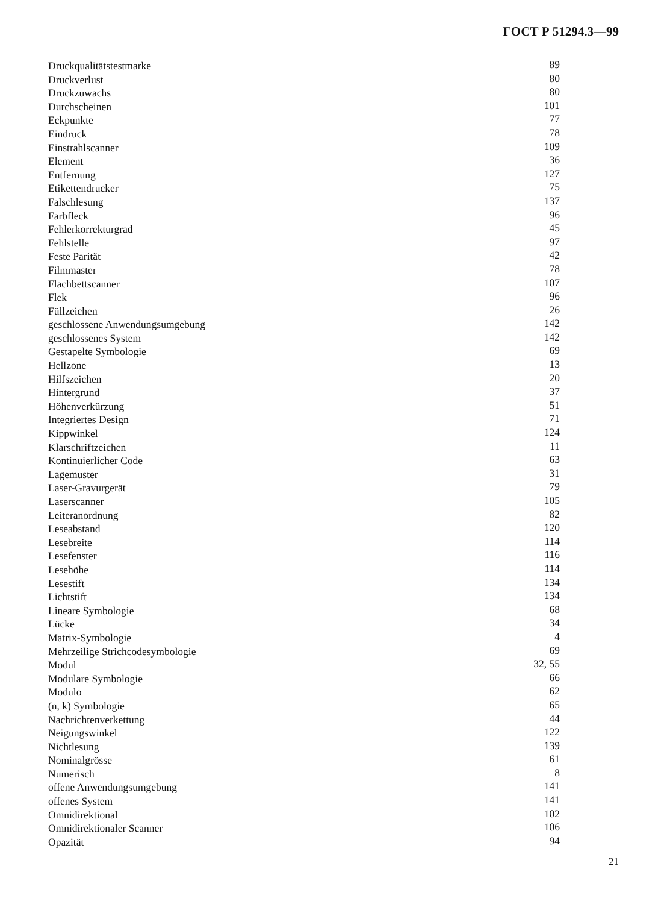ГОСТ Р 51294.3—99
| Druckqualitätstestmarke | 89 |
| Druckverlust | 80 |
| Druckzuwachs | 80 |
| Durchscheinen | 101 |
| Eckpunkte | 77 |
| Eindruck | 78 |
| Einstrahlscanner | 109 |
| Element | 36 |
| Entfernung | 127 |
| Etikettendrucker | 75 |
| Falschlesung | 137 |
| Farbfleck | 96 |
| Fehlerkorrekturgrad | 45 |
| Fehlstelle | 97 |
| Feste Parität | 42 |
| Filmmaster | 78 |
| Flachbettscanner | 107 |
| Flek | 96 |
| Füllzeichen | 26 |
| geschlossene Anwendungsumgebung | 142 |
| geschlossenes System | 142 |
| Gestapelte Symbologie | 69 |
| Hellzone | 13 |
| Hilfszeichen | 20 |
| Hintergrund | 37 |
| Höhenverkürzung | 51 |
| Integriertes Design | 71 |
| Kippwinkel | 124 |
| Klarschriftzeichen | 11 |
| Kontinuierlicher Code | 63 |
| Lagemuster | 31 |
| Laser-Gravurgerät | 79 |
| Laserscanner | 105 |
| Leiteranordnung | 82 |
| Leseabstand | 120 |
| Lesebreite | 114 |
| Lesefenster | 116 |
| Lesehöhe | 114 |
| Lesestift | 134 |
| Lichtstift | 134 |
| Lineare Symbologie | 68 |
| Lücke | 34 |
| Matrix-Symbologie | 4 |
| Mehrzeilige Strichcodesymbologie | 69 |
| Modul | 32, 55 |
| Modulare Symbologie | 66 |
| Modulo | 62 |
| (n, k) Symbologie | 65 |
| Nachrichtenverkettung | 44 |
| Neigungswinkel | 122 |
| Nichtlesung | 139 |
| Nominalgrösse | 61 |
| Numerisch | 8 |
| offene Anwendungsumgebung | 141 |
| offenes System | 141 |
| Omnidirektional | 102 |
| Omnidirektionaler Scanner | 106 |
| Opazität | 94 |
21